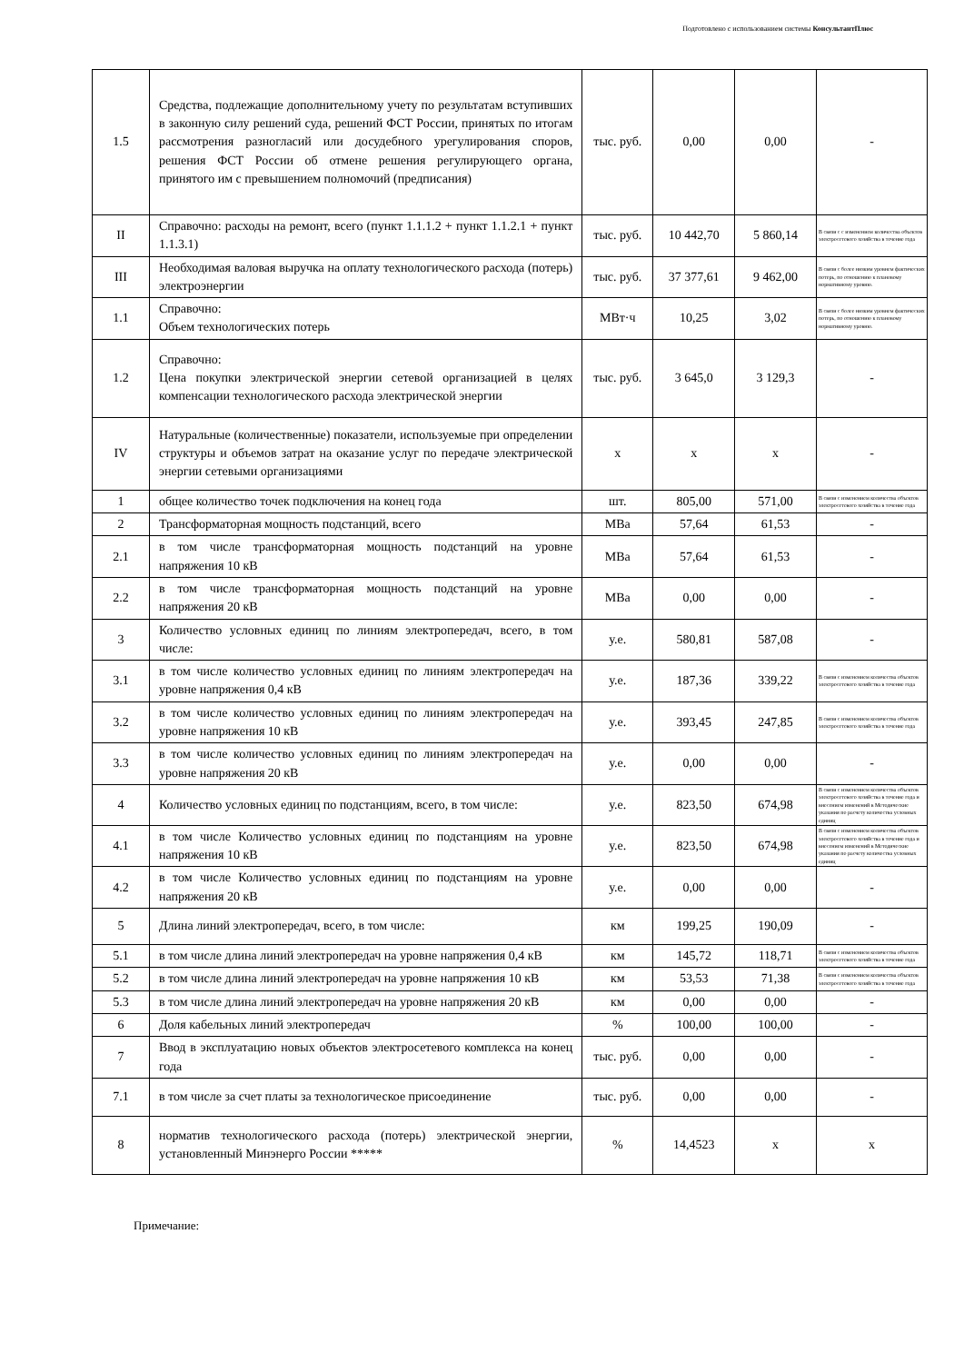Подготовлено с использованием системы КонсультантПлюс
| 1.5 | Средства, подлежащие дополнительному учету по результатам вступивших в законную силу решений суда, решений ФСТ России, принятых по итогам рассмотрения разногласий или досудебного урегулирования споров, решения ФСТ России об отмене решения регулирующего органа, принятого им с превышением полномочий (предписания) | тыс. руб. | 0,00 | 0,00 | - |
| II | Справочно: расходы на ремонт, всего (пункт 1.1.1.2 + пункт 1.1.2.1 + пункт 1.1.3.1) | тыс. руб. | 10 442,70 | 5 860,14 | В связи с с изменением количества объектов электросетевого хозяйства в течение года |
| III | Необходимая валовая выручка на оплату технологического расхода (потерь) электроэнергии | тыс. руб. | 37 377,61 | 9 462,00 | В связи с более низким уровнем фактических потерь, по отношению к плановому нормативному уровню. |
| 1.1 | Справочно: Объем технологических потерь | МВт·ч | 10,25 | 3,02 | В связи с более низким уровнем фактических потерь, по отношению к плановому нормативному уровню. |
| 1.2 | Справочно: Цена покупки электрической энергии сетевой организацией в целях компенсации технологического расхода электрической энергии | тыс. руб. | 3 645,0 | 3 129,3 | - |
| IV | Натуральные (количественные) показатели, используемые при определении структуры и объемов затрат на оказание услуг по передаче электрической энергии сетевыми организациями | x | x | x | - |
| 1 | общее количество точек подключения на конец года | шт. | 805,00 | 571,00 | В связи с изменением количества объектов электросетевого хозяйства в течение года |
| 2 | Трансформаторная мощность подстанций, всего | МВа | 57,64 | 61,53 | - |
| 2.1 | в том числе трансформаторная мощность подстанций на уровне напряжения 10 кВ | МВа | 57,64 | 61,53 | - |
| 2.2 | в том числе трансформаторная мощность подстанций на уровне напряжения 20 кВ | МВа | 0,00 | 0,00 | - |
| 3 | Количество условных единиц по линиям электропередач, всего, в том числе: | у.е. | 580,81 | 587,08 | - |
| 3.1 | в том числе количество условных единиц по линиям электропередач на уровне напряжения 0,4 кВ | у.е. | 187,36 | 339,22 | В связи с изменением количества объектов электросетевого хозяйства в течение года |
| 3.2 | в том числе количество условных единиц по линиям электропередач на уровне напряжения 10 кВ | у.е. | 393,45 | 247,85 | В связи с изменением количества объектов электросетевого хозяйства в течение года |
| 3.3 | в том числе количество условных единиц по линиям электропередач на уровне напряжения 20 кВ | у.е. | 0,00 | 0,00 | - |
| 4 | Количество условных единиц по подстанциям, всего, в том числе: | у.е. | 823,50 | 674,98 | В связи с изменением количества объектов электросетевого хозяйства в течение года и внесением изменений в Методические указания по расчету количества условных единиц |
| 4.1 | в том числе Количество условных единиц по подстанциям на уровне напряжения 10 кВ | у.е. | 823,50 | 674,98 | В связи с изменением количества объектов электросетевого хозяйства в течение года и внесением изменений в Методические указания по расчету количества условных единиц |
| 4.2 | в том числе Количество условных единиц по подстанциям на уровне напряжения 20 кВ | у.е. | 0,00 | 0,00 | - |
| 5 | Длина линий электропередач, всего, в том числе: | км | 199,25 | 190,09 | - |
| 5.1 | в том числе длина линий электропередач на уровне напряжения 0,4 кВ | км | 145,72 | 118,71 | В связи с изменением количества объектов электросетевого хозяйства в течение года |
| 5.2 | в том числе длина линий электропередач на уровне напряжения 10 кВ | км | 53,53 | 71,38 | В связи с изменением количества объектов электросетевого хозяйства в течение года |
| 5.3 | в том числе длина линий электропередач на уровне напряжения 20 кВ | км | 0,00 | 0,00 | - |
| 6 | Доля кабельных линий электропередач | % | 100,00 | 100,00 | - |
| 7 | Ввод в эксплуатацию новых объектов электросетевого комплекса на конец года | тыс. руб. | 0,00 | 0,00 | - |
| 7.1 | в том числе за счет платы за технологическое присоединение | тыс. руб. | 0,00 | 0,00 | - |
| 8 | норматив технологического расхода (потерь) электрической энергии, установленный Минэнерго России ***** | % | 14,4523 | x | x |
Примечание: